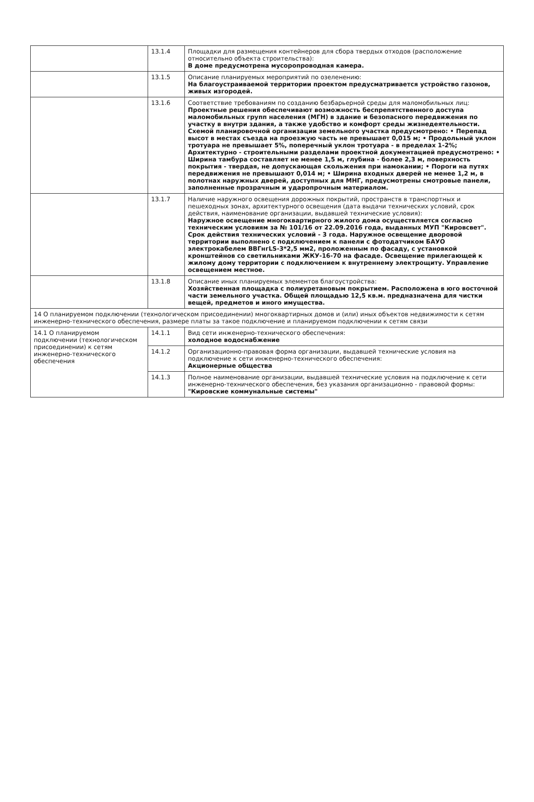| | 13.1.4 | Площадки для размещения контейнеров для сбора твердых отходов (расположение относительно объекта строительства): В доме предусмотрена мусоропроводная камера. |
| | 13.1.5 | Описание планируемых мероприятий по озеленению: На благоустраиваемой территории проектом предусматривается устройство газонов, живых изгородей. |
| | 13.1.6 | Соответствие требованиям по созданию безбарьерной среды для маломобильных лиц: Проектные решения обеспечивают возможность беспрепятственного доступа маломобильных групп населения (МГН) в здание и безопасного передвижения по участку в внутри здания, а также удобство и комфорт среды жизнедеятельности. Схемой планировочной организации земельного участка предусмотрено: • Перепад высот в местах съезда на проезжую часть не превышает 0,015 м; • Продольный уклон тротуара не превышает 5%, поперечный уклон тротуара - в пределах 1-2%; Архитектурно - строительными разделами проектной документацией предусмотрено: • Ширина тамбура составляет не менее 1,5 м, глубина - более 2,3 м, поверхность покрытия - твердая, не допускающая скольжения при намокании; • Пороги на путях передвижения не превышают 0,014 м; • Ширина входных дверей не менее 1,2 м, в полотнах наружных дверей, доступных для МНГ, предусмотрены смотровые панели, заполненные прозрачным и ударопрочным материалом. |
| | 13.1.7 | Наличие наружного освещения дорожных покрытий, пространств в транспортных и пешеходных зонах, архитектурного освещения (дата выдачи технических условий, срок действия, наименование организации, выдавшей технические условия): Наружное освещение многоквартирного жилого дома осуществляется согласно техническим условиям за № 101/16 от 22.09.2016 года, выданных МУП "Кировсвет". Срок действия технических условий - 3 года. Наружное освещение дворовой территории выполнено с подключением к панели с фотодатчиком БАУО электрокабелем ВВГнгLS-3*2,5 мм2, проложенным по фасаду, с установкой кронштейнов со светильниками ЖКУ-16-70 на фасаде. Освещение прилегающей к жилому дому территории с подключением к внутреннему электрощиту. Управление освещением местное. |
| | 13.1.8 | Описание иных планируемых элементов благоустройства: Хозяйственная площадка с полиуретановым покрытием. Расположена в юго восточной части земельного участка. Общей площадью 12,5 кв.м. предназначена для чистки вещей, предметов и иного имущества. |
| 14 О планируемом подключении (технологическом присоединении) многоквартирных домов и (или) иных объектов недвижимости к сетям инженерно-технического обеспечения, размере платы за такое подключение и планируемом подключении к сетям связи | | |
| 14.1 О планируемом подключении (технологическом присоединении) к сетям инженерно-технического обеспечения | 14.1.1 | Вид сети инженерно-технического обеспечения: холодное водоснабжение |
| | 14.1.2 | Организационно-правовая форма организации, выдавшей технические условия на подключение к сети инженерно-технического обеспечения: Акционерные общества |
| | 14.1.3 | Полное наименование организации, выдавшей технические условия на подключение к сети инженерно-технического обеспечения, без указания организационно - правовой формы: "Кировские коммунальные системы" |